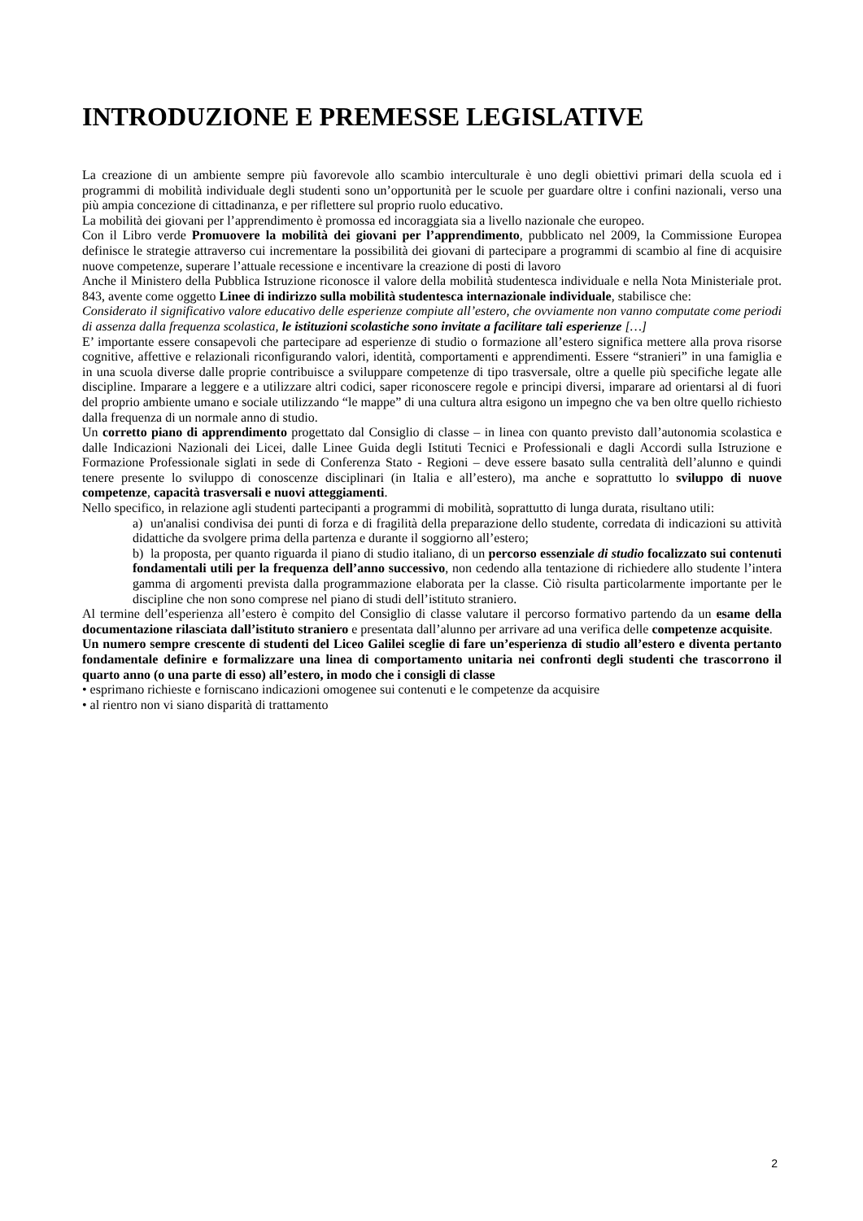INTRODUZIONE E PREMESSE LEGISLATIVE
La creazione di un ambiente sempre più favorevole allo scambio interculturale è uno degli obiettivi primari della scuola ed i programmi di mobilità individuale degli studenti sono un’opportunità per le scuole per guardare oltre i confini nazionali, verso una più ampia concezione di cittadinanza, e per riflettere sul proprio ruolo educativo.
La mobilità dei giovani per l’apprendimento è promossa ed incoraggiata sia a livello nazionale che europeo.
Con il Libro verde Promuovere la mobilità dei giovani per l’apprendimento, pubblicato nel 2009, la Commissione Europea definisce le strategie attraverso cui incrementare la possibilità dei giovani di partecipare a programmi di scambio al fine di acquisire nuove competenze, superare l’attuale recessione e incentivare la creazione di posti di lavoro
Anche il Ministero della Pubblica Istruzione riconosce il valore della mobilità studentesca individuale e nella Nota Ministeriale prot. 843, avente come oggetto Linee di indirizzo sulla mobilità studentesca internazionale individuale, stabilisce che:
Considerato il significativo valore educativo delle esperienze compiute all’estero, che ovviamente non vanno computate come periodi di assenza dalla frequenza scolastica, le istituzioni scolastiche sono invitate a facilitare tali esperienze […]
E’ importante essere consapevoli che partecipare ad esperienze di studio o formazione all’estero significa mettere alla prova risorse cognitive, affettive e relazionali riconfigurando valori, identità, comportamenti e apprendimenti. Essere “stranieri” in una famiglia e in una scuola diverse dalle proprie contribuisce a sviluppare competenze di tipo trasversale, oltre a quelle più specifiche legate alle discipline. Imparare a leggere e a utilizzare altri codici, saper riconoscere regole e principi diversi, imparare ad orientarsi al di fuori del proprio ambiente umano e sociale utilizzando “le mappe” di una cultura altra esigono un impegno che va ben oltre quello richiesto dalla frequenza di un normale anno di studio.
Un corretto piano di apprendimento progettato dal Consiglio di classe – in linea con quanto previsto dall’autonomia scolastica e dalle Indicazioni Nazionali dei Licei, dalle Linee Guida degli Istituti Tecnici e Professionali e dagli Accordi sulla Istruzione e Formazione Professionale siglati in sede di Conferenza Stato - Regioni – deve essere basato sulla centralità dell’alunno e quindi tenere presente lo sviluppo di conoscenze disciplinari (in Italia e all’estero), ma anche e soprattutto lo sviluppo di nuove competenze, capacità trasversali e nuovi atteggiamenti.
Nello specifico, in relazione agli studenti partecipanti a programmi di mobilità, soprattutto di lunga durata, risultano utili:
a) un'analisi condivisa dei punti di forza e di fragilità della preparazione dello studente, corredata di indicazioni su attività didattiche da svolgere prima della partenza e durante il soggiorno all’estero;
b) la proposta, per quanto riguarda il piano di studio italiano, di un percorso essenziale di studio focalizzato sui contenuti fondamentali utili per la frequenza dell’anno successivo, non cedendo alla tentazione di richiedere allo studente l’intera gamma di argomenti prevista dalla programmazione elaborata per la classe. Ciò risulta particolarmente importante per le discipline che non sono comprese nel piano di studi dell’istituto straniero.
Al termine dell’esperienza all’estero è compito del Consiglio di classe valutare il percorso formativo partendo da un esame della documentazione rilasciata dall’istituto straniero e presentata dall’alunno per arrivare ad una verifica delle competenze acquisite.
Un numero sempre crescente di studenti del Liceo Galilei sceglie di fare un’esperienza di studio all’estero e diventa pertanto fondamentale definire e formalizzare una linea di comportamento unitaria nei confronti degli studenti che trascorrono il quarto anno (o una parte di esso) all’estero, in modo che i consigli di classe
• esprimano richieste e forniscano indicazioni omogenee sui contenuti e le competenze da acquisire
• al rientro non vi siano disparità di trattamento
2